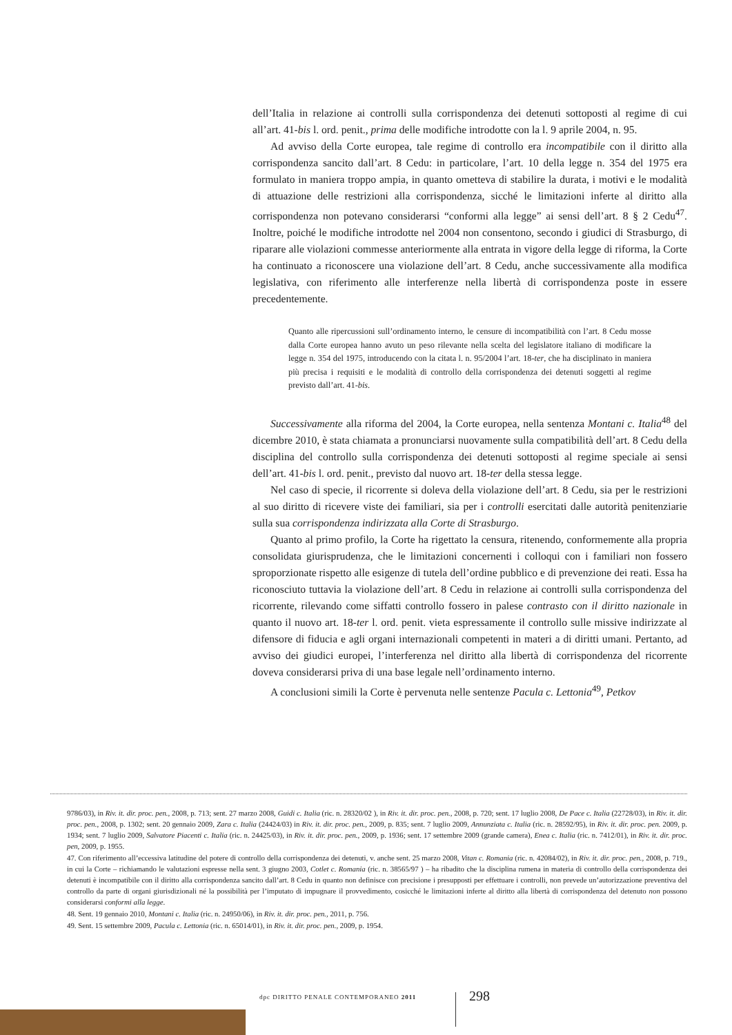dell’Italia in relazione ai controlli sulla corrispondenza dei detenuti sottoposti al regime di cui all’art. 41-bis l. ord. penit., prima delle modifiche introdotte con la l. 9 aprile 2004, n. 95.
Ad avviso della Corte europea, tale regime di controllo era incompatibile con il diritto alla corrispondenza sancito dall’art. 8 Cedu: in particolare, l’art. 10 della legge n. 354 del 1975 era formulato in maniera troppo ampia, in quanto ometteva di stabilire la durata, i motivi e le modalità di attuazione delle restrizioni alla corrispondenza, sicché le limitazioni inferte al diritto alla corrispondenza non potevano considerarsi “conformi alla legge” ai sensi dell’art. 8 § 2 Cedu<sup>47</sup>. Inoltre, poiché le modifiche introdotte nel 2004 non consentono, secondo i giudici di Strasburgo, di riparare alle violazioni commesse anteriormente alla entrata in vigore della legge di riforma, la Corte ha continuato a riconoscere una violazione dell’art. 8 Cedu, anche successivamente alla modifica legislativa, con riferimento alle interferenze nella libertà di corrispondenza poste in essere precedentemente.
Quanto alle ripercussioni sull’ordinamento interno, le censure di incompatibilità con l’art. 8 Cedu mosse dalla Corte europea hanno avuto un peso rilevante nella scelta del legislatore italiano di modificare la legge n. 354 del 1975, introducendo con la citata l. n. 95/2004 l’art. 18-ter, che ha disciplinato in maniera più precisa i requisiti e le modalità di controllo della corrispondenza dei detenuti soggetti al regime previsto dall’art. 41-bis.
Successivamente alla riforma del 2004, la Corte europea, nella sentenza Montani c. Italia<sup>48</sup> del dicembre 2010, è stata chiamata a pronunciarsi nuovamente sulla compatibilità dell’art. 8 Cedu della disciplina del controllo sulla corrispondenza dei detenuti sottoposti al regime speciale ai sensi dell’art. 41-bis l. ord. penit., previsto dal nuovo art. 18-ter della stessa legge.
Nel caso di specie, il ricorrente si doleva della violazione dell’art. 8 Cedu, sia per le restrizioni al suo diritto di ricevere viste dei familiari, sia per i controlli esercitati dalle autorità penitenziarie sulla sua corrispondenza indirizzata alla Corte di Strasburgo.
Quanto al primo profilo, la Corte ha rigettato la censura, ritenendo, conformemente alla propria consolidata giurisprudenza, che le limitazioni concernenti i colloqui con i familiari non fossero sproporzionate rispetto alle esigenze di tutela dell’ordine pubblico e di prevenzione dei reati. Essa ha riconosciuto tuttavia la violazione dell’art. 8 Cedu in relazione ai controlli sulla corrispondenza del ricorrente, rilevando come siffatti controllo fossero in palese contrasto con il diritto nazionale in quanto il nuovo art. 18-ter l. ord. penit. vieta espressamente il controllo sulle missive indirizzate al difensore di fiducia e agli organi internazionali competenti in materi a di diritti umani. Pertanto, ad avviso dei giudici europei, l’interferenza nel diritto alla libertà di corrispondenza del ricorrente doveva considerarsi priva di una base legale nell’ordinamento interno.
A conclusioni simili la Corte è pervenuta nelle sentenze Pacula c. Lettonia<sup>49</sup>, Petkov
9786/03), in Riv. it. dir. proc. pen., 2008, p. 713; sent. 27 marzo 2008, Guidi c. Italia (ric. n. 28320/02 ), in Riv. it. dir. proc. pen., 2008, p. 720; sent. 17 luglio 2008, De Pace c. Italia (22728/03), in Riv. it. dir. proc. pen., 2008, p. 1302; sent. 20 gennaio 2009, Zara c. Italia (24424/03) in Riv. it. dir. proc. pen., 2009, p. 835; sent. 7 luglio 2009, Annunziata c. Italia (ric. n. 28592/95), in Riv. it. dir. proc. pen. 2009, p. 1934; sent. 7 luglio 2009, Salvatore Piacenti c. Italia (ric. n. 24425/03), in Riv. it. dir. proc. pen., 2009, p. 1936; sent. 17 settembre 2009 (grande camera), Enea c. Italia (ric. n. 7412/01), in Riv. it. dir. proc. pen, 2009, p. 1955.
47. Con riferimento all’eccessiva latitudine del potere di controllo della corrispondenza dei detenuti, v. anche sent. 25 marzo 2008, Vitan c. Romania (ric. n. 42084/02), in Riv. it. dir. proc. pen., 2008, p. 719., in cui la Corte – richiamando le valutazioni espresse nella sent. 3 giugno 2003, Cotlet c. Romania (ric. n. 38565/97 ) – ha ribadito che la disciplina rumena in materia di controllo della corrispondenza dei detenuti è incompatibile con il diritto alla corrispondenza sancito dall’art. 8 Cedu in quanto non definisce con precisione i presupposti per effettuare i controlli, non prevede un’autorizzazione preventiva del controllo da parte di organi giurisdizionali né la possibilità per l’imputato di impugnare il provvedimento, cosicché le limitazioni inferte al diritto alla libertà di corrispondenza del detenuto non possono considerarsi conformi alla legge.
48. Sent. 19 gennaio 2010, Montani c. Italia (ric. n. 24950/06), in Riv. it. dir. proc. pen., 2011, p. 756.
49. Sent. 15 settembre 2009, Pacula c. Lettonia (ric. n. 65014/01), in Riv. it. dir. proc. pen., 2009, p. 1954.
dpc DIRITTO PENALE CONTEMPORANEO 2011
298